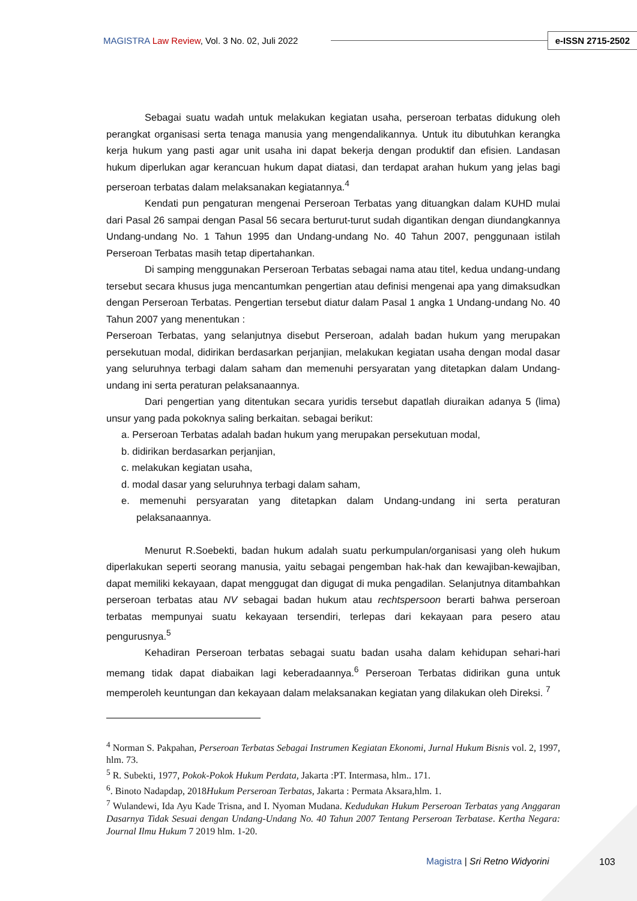MAGISTRA Law Review, Vol. 3 No. 02, Juli 2022 e-ISSN 2715-2502
Sebagai suatu wadah untuk melakukan kegiatan usaha, perseroan terbatas didukung oleh perangkat organisasi serta tenaga manusia yang mengendalikannya. Untuk itu dibutuhkan kerangka kerja hukum yang pasti agar unit usaha ini dapat bekerja dengan produktif dan efisien. Landasan hukum diperlukan agar kerancuan hukum dapat diatasi, dan terdapat arahan hukum yang jelas bagi perseroan terbatas dalam melaksanakan kegiatannya.<sup>4</sup>
Kendati pun pengaturan mengenai Perseroan Terbatas yang dituangkan dalam KUHD mulai dari Pasal 26 sampai dengan Pasal 56 secara berturut-turut sudah digantikan dengan diundangkannya Undang-undang No. 1 Tahun 1995 dan Undang-undang No. 40 Tahun 2007, penggunaan istilah Perseroan Terbatas masih tetap dipertahankan.
Di samping menggunakan Perseroan Terbatas sebagai nama atau titel, kedua undang-undang tersebut secara khusus juga mencantumkan pengertian atau definisi mengenai apa yang dimaksudkan dengan Perseroan Terbatas. Pengertian tersebut diatur dalam Pasal 1 angka 1 Undang-undang No. 40 Tahun 2007 yang menentukan :
Perseroan Terbatas, yang selanjutnya disebut Perseroan, adalah badan hukum yang merupakan persekutuan modal, didirikan berdasarkan perjanjian, melakukan kegiatan usaha dengan modal dasar yang seluruhnya terbagi dalam saham dan memenuhi persyaratan yang ditetapkan dalam Undang-undang ini serta peraturan pelaksanaannya.
Dari pengertian yang ditentukan secara yuridis tersebut dapatlah diuraikan adanya 5 (lima) unsur yang pada pokoknya saling berkaitan. sebagai berikut:
a. Perseroan Terbatas adalah badan hukum yang merupakan persekutuan modal,
b. didirikan berdasarkan perjanjian,
c. melakukan kegiatan usaha,
d. modal dasar yang seluruhnya terbagi dalam saham,
e. memenuhi persyaratan yang ditetapkan dalam Undang-undang ini serta peraturan pelaksanaannya.
Menurut R.Soebekti, badan hukum adalah suatu perkumpulan/organisasi yang oleh hukum diperlakukan seperti seorang manusia, yaitu sebagai pengemban hak-hak dan kewajiban-kewajiban, dapat memiliki kekayaan, dapat menggugat dan digugat di muka pengadilan. Selanjutnya ditambahkan perseroan terbatas atau NV sebagai badan hukum atau rechtspersoon berarti bahwa perseroan terbatas mempunyai suatu kekayaan tersendiri, terlepas dari kekayaan para pesero atau pengurusnya.<sup>5</sup>
Kehadiran Perseroan terbatas sebagai suatu badan usaha dalam kehidupan sehari-hari memang tidak dapat diabaikan lagi keberadaannya.<sup>6</sup> Perseroan Terbatas didirikan guna untuk memperoleh keuntungan dan kekayaan dalam melaksanakan kegiatan yang dilakukan oleh Direksi. <sup>7</sup>
<sup>4</sup> Norman S. Pakpahan, Perseroan Terbatas Sebagai Instrumen Kegiatan Ekonomi, Jurnal Hukum Bisnis vol. 2, 1997, hlm. 73.
<sup>5</sup> R. Subekti, 1977, Pokok-Pokok Hukum Perdata, Jakarta :PT. Intermasa, hlm.. 171.
<sup>6</sup>. Binoto Nadapdap, 2018Hukum Perseroan Terbatas, Jakarta : Permata Aksara,hlm. 1.
<sup>7</sup> Wulandewi, Ida Ayu Kade Trisna, and I. Nyoman Mudana. Kedudukan Hukum Perseroan Terbatas yang Anggaran Dasarnya Tidak Sesuai dengan Undang-Undang No. 40 Tahun 2007 Tentang Perseroan Terbatase. Kertha Negara: Journal Ilmu Hukum 7 2019 hlm. 1-20.
Magistra | Sri Retno Widyorini 103